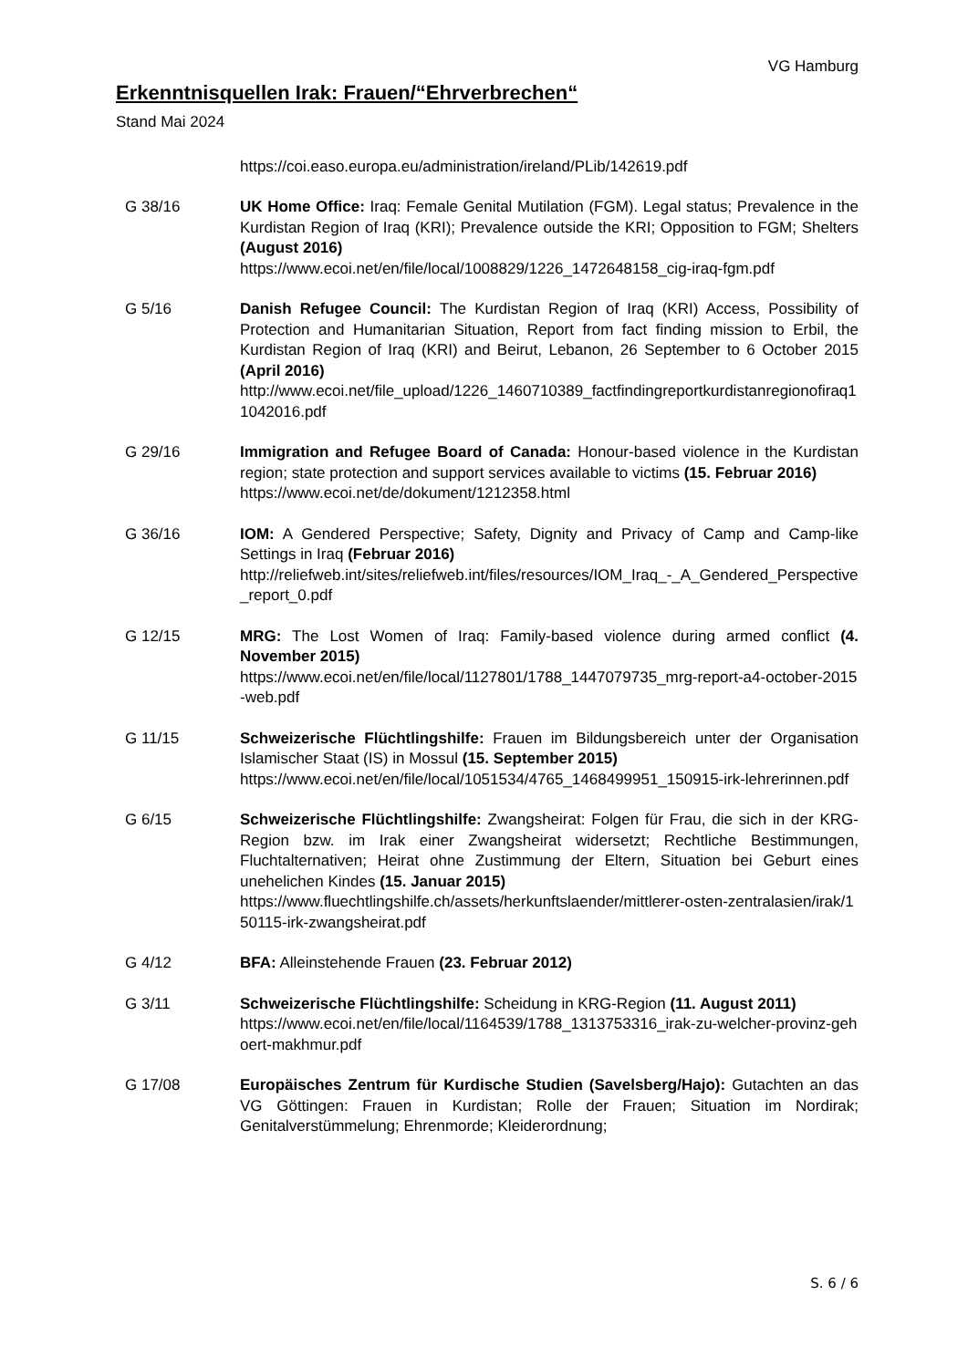VG Hamburg
Erkenntnisquellen Irak: Frauen/“Ehrverbrechen“
Stand Mai 2024
https://coi.easo.europa.eu/administration/ireland/PLib/142619.pdf
G 38/16 UK Home Office: Iraq: Female Genital Mutilation (FGM). Legal status; Prevalence in the Kurdistan Region of Iraq (KRI); Prevalence outside the KRI; Opposition to FGM; Shelters (August 2016)
https://www.ecoi.net/en/file/local/1008829/1226_1472648158_cig-iraq-fgm.pdf
G 5/16 Danish Refugee Council: The Kurdistan Region of Iraq (KRI) Access, Possibility of Protection and Humanitarian Situation, Report from fact finding mission to Erbil, the Kurdistan Region of Iraq (KRI) and Beirut, Lebanon, 26 September to 6 October 2015 (April 2016)
http://www.ecoi.net/file_upload/1226_1460710389_factfindingreportkurdistanregionofiraq11042016.pdf
G 29/16 Immigration and Refugee Board of Canada: Honour-based violence in the Kurdistan region; state protection and support services available to victims (15. Februar 2016)
https://www.ecoi.net/de/dokument/1212358.html
G 36/16 IOM: A Gendered Perspective; Safety, Dignity and Privacy of Camp and Camp-like Settings in Iraq (Februar 2016)
http://reliefweb.int/sites/reliefweb.int/files/resources/IOM_Iraq_-_A_Gendered_Perspective_report_0.pdf
G 12/15 MRG: The Lost Women of Iraq: Family-based violence during armed conflict (4. November 2015)
https://www.ecoi.net/en/file/local/1127801/1788_1447079735_mrg-report-a4-october-2015-web.pdf
G 11/15 Schweizerische Flüchtlingshilfe: Frauen im Bildungsbereich unter der Organisation Islamischer Staat (IS) in Mossul (15. September 2015)
https://www.ecoi.net/en/file/local/1051534/4765_1468499951_150915-irk-lehrerinnen.pdf
G 6/15 Schweizerische Flüchtlingshilfe: Zwangsheirat: Folgen für Frau, die sich in der KRG-Region bzw. im Irak einer Zwangsheirat widersetzt; Rechtliche Bestimmungen, Fluchtalternativen; Heirat ohne Zustimmung der Eltern, Situation bei Geburt eines unehelichen Kindes (15. Januar 2015)
https://www.fluechtlingshilfe.ch/assets/herkunftslaender/mittlerer-osten-zentralasien/irak/150115-irk-zwangsheirat.pdf
G 4/12 BFA: Alleinstehende Frauen (23. Februar 2012)
G 3/11 Schweizerische Flüchtlingshilfe: Scheidung in KRG-Region (11. August 2011)
https://www.ecoi.net/en/file/local/1164539/1788_1313753316_irak-zu-welcher-provinz-gehoert-makhmur.pdf
G 17/08 Europäisches Zentrum für Kurdische Studien (Savelsberg/Hajo): Gutachten an das VG Göttingen: Frauen in Kurdistan; Rolle der Frauen; Situation im Nordirak; Genitalverstümmelung; Ehrenmorde; Kleiderordnung;
S. 6 / 6